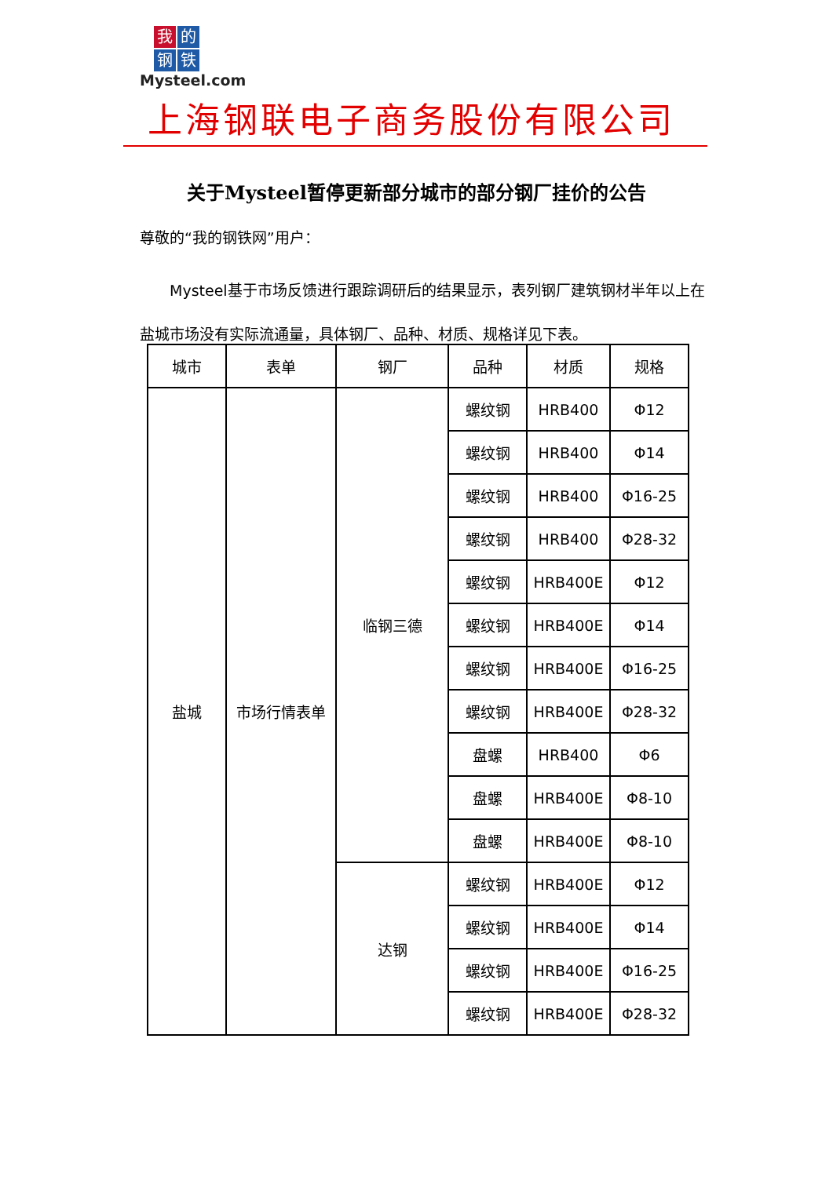我的钢铁
Mysteel.com
上海钢联电子商务股份有限公司
关于Mysteel暂停更新部分城市的部分钢厂挂价的公告
尊敬的“我的钢铁网”用户：
  Mysteel基于市场反馈进行跟踪调研后的结果显示，表列钢厂建筑钢材半年以上在盐城市场没有实际流通量，具体钢厂、品种、材质、规格详见下表。
| 城市 | 表单 | 钢厂 | 品种 | 材质 | 规格 |
| --- | --- | --- | --- | --- | --- |
| 盐城 | 市场行情表单 | 临钢三德 | 螺纹钢 | HRB400 | Φ12 |
| | | | 螺纹钢 | HRB400 | Φ14 |
| | | | 螺纹钢 | HRB400 | Φ16-25 |
| | | | 螺纹钢 | HRB400 | Φ28-32 |
| | | | 螺纹钢 | HRB400E | Φ12 |
| | | | 螺纹钢 | HRB400E | Φ14 |
| | | | 螺纹钢 | HRB400E | Φ16-25 |
| | | | 螺纹钢 | HRB400E | Φ28-32 |
| | | | 盘螺 | HRB400 | Φ6 |
| | | | 盘螺 | HRB400E | Φ8-10 |
| | | | 盘螺 | HRB400E | Φ8-10 |
| | | 达钢 | 螺纹钢 | HRB400E | Φ12 |
| | | | 螺纹钢 | HRB400E | Φ14 |
| | | | 螺纹钢 | HRB400E | Φ16-25 |
| | | | 螺纹钢 | HRB400E | Φ28-32 |